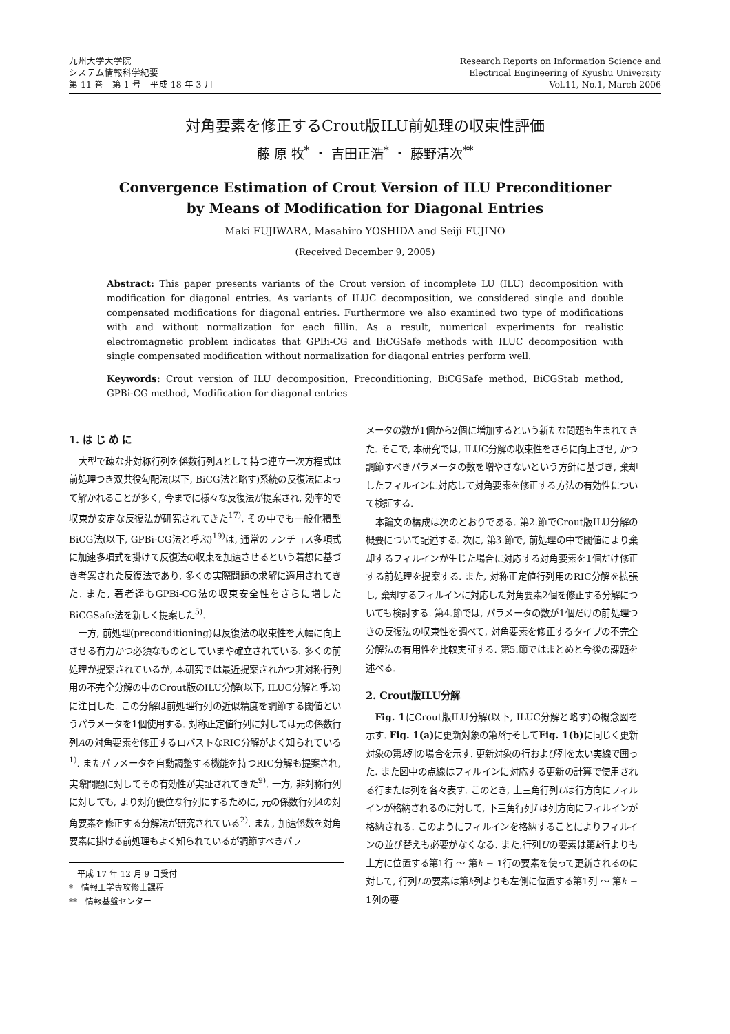九州大学大学院
システム情報科学紀要
第 11 巻　第 1 号　平成 18 年 3 月
Research Reports on Information Science and
Electrical Engineering of Kyushu University
Vol.11, No.1, March 2006
対角要素を修正するCrout版ILU前処理の収束性評価
藤 原 牧<sup>*</sup> ・ 吉田正浩<sup>*</sup> ・ 藤野清次<sup>**</sup>
Convergence Estimation of Crout Version of ILU Preconditioner
by Means of Modification for Diagonal Entries
Maki FUJIWARA, Masahiro YOSHIDA and Seiji FUJINO
(Received December 9, 2005)
Abstract: This paper presents variants of the Crout version of incomplete LU (ILU) decomposition with modification for diagonal entries. As variants of ILUC decomposition, we considered single and double compensated modifications for diagonal entries. Furthermore we also examined two type of modifications with and without normalization for each fillin. As a result, numerical experiments for realistic electromagnetic problem indicates that GPBi-CG and BiCGSafe methods with ILUC decomposition with single compensated modification without normalization for diagonal entries perform well.
Keywords: Crout version of ILU decomposition, Preconditioning, BiCGSafe method, BiCGStab method, GPBi-CG method, Modification for diagonal entries
1. は じ め に
大型で疎な非対称行列を係数行列Aとして持つ連立一次方程式は前処理つき双共役勾配法(以下, BiCG法と略す)系統の反復法によって解かれることが多く, 今までに様々な反復法が提案され, 効率的で収束が安定な反復法が研究されてきた<sup>17)</sup>. その中でも一般化積型BiCG法(以下, GPBi-CG法と呼ぶ)<sup>19)</sup>は, 通常のランチョス多項式に加速多項式を掛けて反復法の収束を加速させるという着想に基づき考案された反復法であり, 多くの実際問題の求解に適用されてきた. また, 著者達もGPBi-CG法の収束安全性をさらに増したBiCGSafe法を新しく提案した<sup>5)</sup>.
一方, 前処理(preconditioning)は反復法の収束性を大幅に向上させる有力かつ必須なものとしていまや確立されている. 多くの前処理が提案されているが, 本研究では最近提案されかつ非対称行列用の不完全分解の中のCrout版のILU分解(以下, ILUC分解と呼ぶ)に注目した. この分解は前処理行列の近似精度を調節する閾値というパラメータを1個使用する. 対称正定値行列に対しては元の係数行列Aの対角要素を修正するロバストなRIC分解がよく知られている<sup>1)</sup>. またパラメータを自動調整する機能を持つRIC分解も提案され, 実際問題に対してその有効性が実証されてきた<sup>9)</sup>. 一方, 非対称行列に対しても, より対角優位な行列にするために, 元の係数行列Aの対角要素を修正する分解法が研究されている<sup>2)</sup>. また, 加速係数を対角要素に掛ける前処理もよく知られているが調節すべきパラ
　平成 17 年 12 月 9 日受付
*　情報工学専攻修士課程
**　情報基盤センター
メータの数が1個から2個に増加するという新たな問題も生まれてきた. そこで, 本研究では, ILUC分解の収束性をさらに向上させ, かつ調節すべきパラメータの数を増やさないという方針に基づき, 棄却したフィルインに対応して対角要素を修正する方法の有効性について検証する.
本論文の構成は次のとおりである. 第2.節でCrout版ILU分解の概要について記述する. 次に, 第3.節で, 前処理の中で閾値により棄却するフィルインが生じた場合に対応する対角要素を1個だけ修正する前処理を提案する. また, 対称正定値行列用のRIC分解を拡張し, 棄却するフィルインに対応した対角要素2個を修正する分解についても検討する. 第4.節では, パラメータの数が1個だけの前処理つきの反復法の収束性を調べて, 対角要素を修正するタイプの不完全分解法の有用性を比較実証する. 第5.節ではまとめと今後の課題を述べる.
2. Crout版ILU分解
Fig. 1にCrout版ILU分解(以下, ILUC分解と略す)の概念図を示す. Fig. 1(a) に更新対象の第k行そしてFig. 1(b) に同じく更新対象の第k列の場合を示す. 更新対象の行および列を太い実線で囲った. また図中の点線はフィルインに対応する更新の計算で使用される行または列を各々表す. このとき, 上三角行列Uは行方向にフィルインが格納されるのに対して, 下三角行列Lは列方向にフィルインが格納される. このようにフィルインを格納することによりフィルインの並び替えも必要がなくなる. また,行列Uの要素は第k行よりも上方に位置する第1行 ～ 第k − 1行の要素を使って更新されるのに対して, 行列Lの要素は第k列よりも左側に位置する第1列 ～ 第k − 1列の要